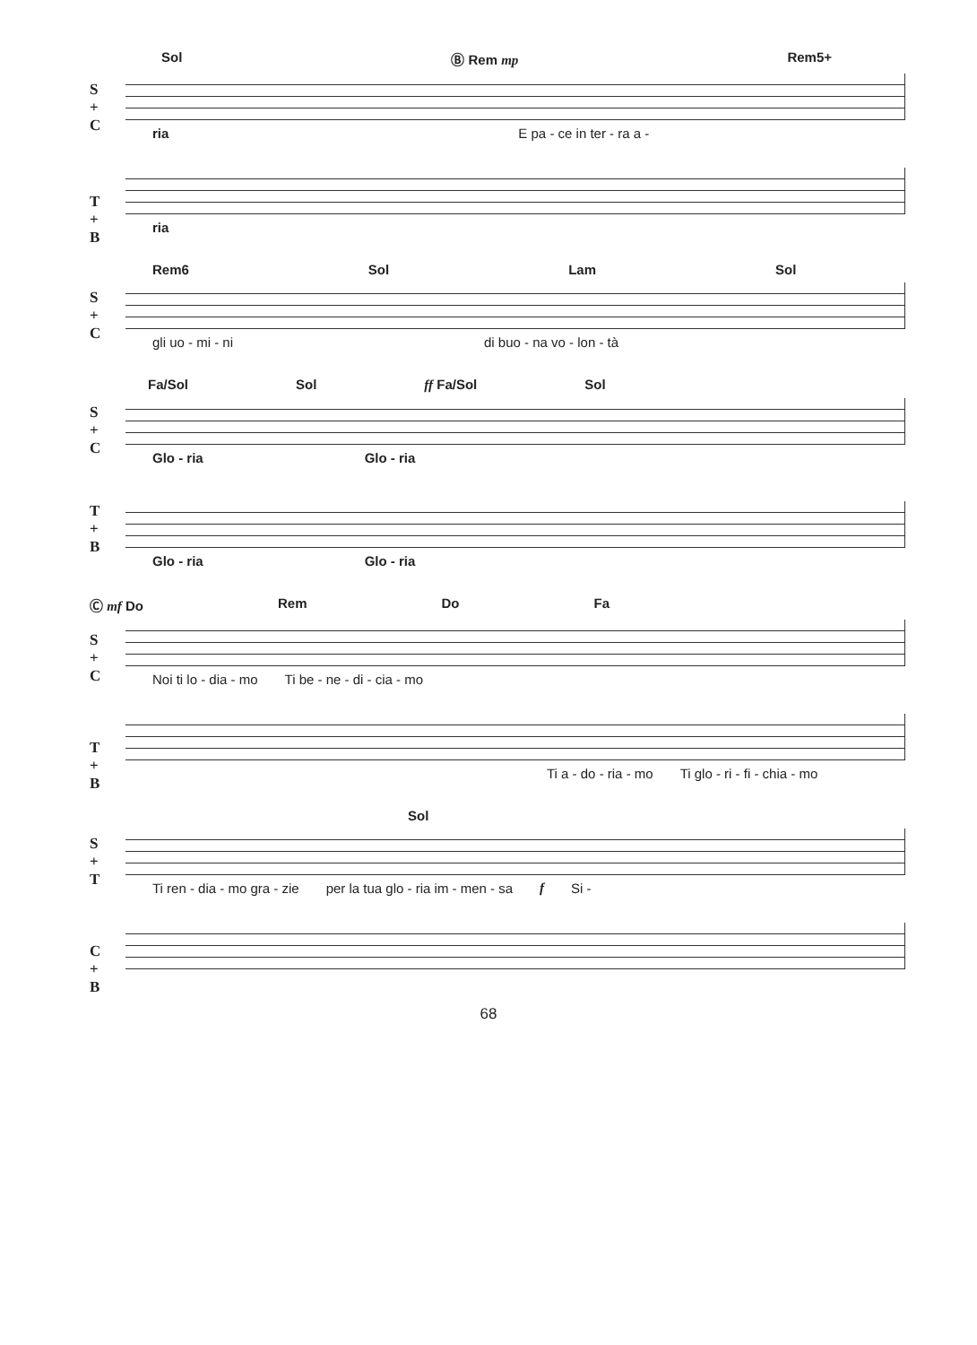Sol Ⓑ Rem mp Rem5+
S
+
C
ria E pa - ce in ter - ra a -
T
+
B
ria
Rem6 Sol Lam Sol
S
+
C
gli uo - mi - ni di buo - na vo - lon - tà
Fa/Sol Sol ff Fa/Sol Sol
S
+
C
Glo - ria Glo - ria
T
+
B
Glo - ria Glo - ria
Ⓒ mf Do Rem Do Fa
S
+
C
Noi ti lo - dia - mo Ti be - ne - di - cia - mo
T
+
B
Ti a - do - ria - mo Ti glo - ri - fi - chia - mo
Sol
S
+
T
Ti ren - dia - mo gra - zie per la tua glo - ria im - men - sa f Si -
C
+
B
68